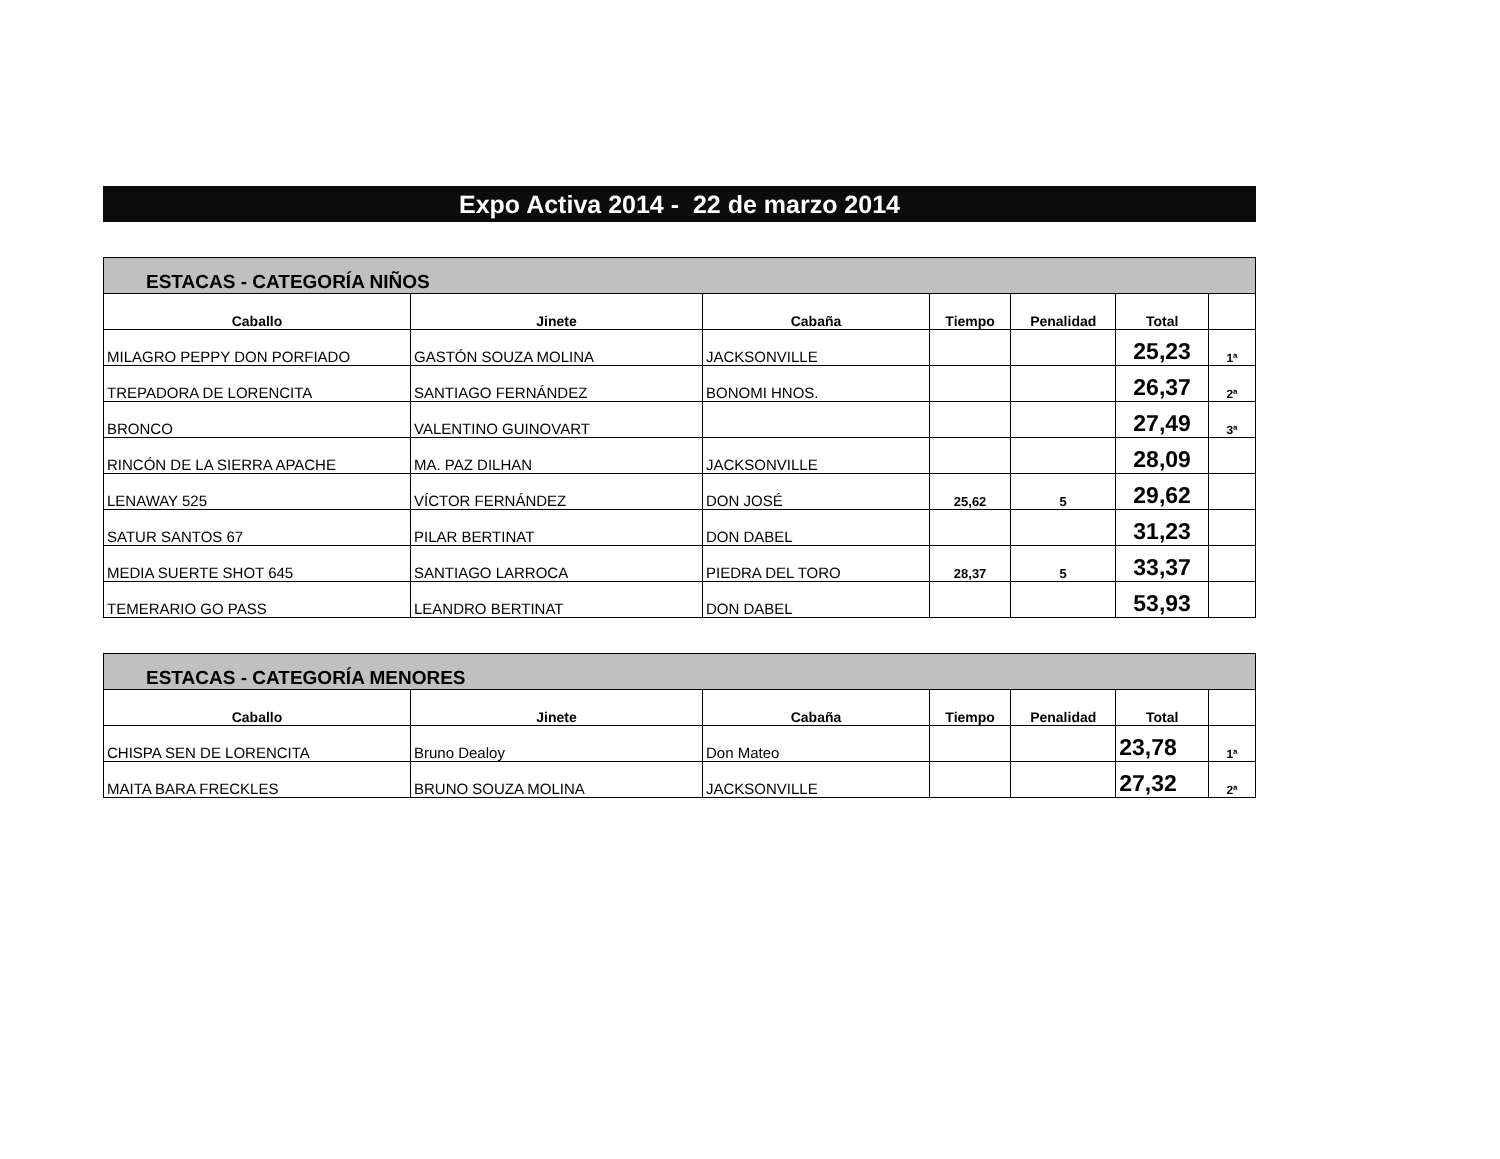Expo Activa 2014 - 22 de marzo 2014
| ESTACAS - CATEGORÍA NIÑOS | | | | | | |
| --- | --- | --- | --- | --- | --- | --- |
| Caballo | Jinete | Cabaña | Tiempo | Penalidad | Total | |
| MILAGRO PEPPY DON PORFIADO | GASTÓN SOUZA MOLINA | JACKSONVILLE | | | 25,23 | 1ª |
| TREPADORA DE LORENCITA | SANTIAGO FERNÁNDEZ | BONOMI HNOS. | | | 26,37 | 2ª |
| BRONCO | VALENTINO GUINOVART | | | | 27,49 | 3ª |
| RINCÓN DE LA SIERRA APACHE | MA. PAZ DILHAN | JACKSONVILLE | | | 28,09 | |
| LENAWAY 525 | VÍCTOR FERNÁNDEZ | DON JOSÉ | 25,62 | 5 | 29,62 | |
| SATUR SANTOS 67 | PILAR BERTINAT | DON DABEL | | | 31,23 | |
| MEDIA SUERTE SHOT 645 | SANTIAGO LARROCA | PIEDRA DEL TORO | 28,37 | 5 | 33,37 | |
| TEMERARIO GO PASS | LEANDRO BERTINAT | DON DABEL | | | 53,93 | |
| ESTACAS - CATEGORÍA MENORES | | | | | | |
| --- | --- | --- | --- | --- | --- | --- |
| Caballo | Jinete | Cabaña | Tiempo | Penalidad | Total | |
| CHISPA SEN DE LORENCITA | Bruno Dealoy | Don Mateo | | | 23,78 | 1ª |
| MAITA BARA FRECKLES | BRUNO SOUZA MOLINA | JACKSONVILLE | | | 27,32 | 2ª |